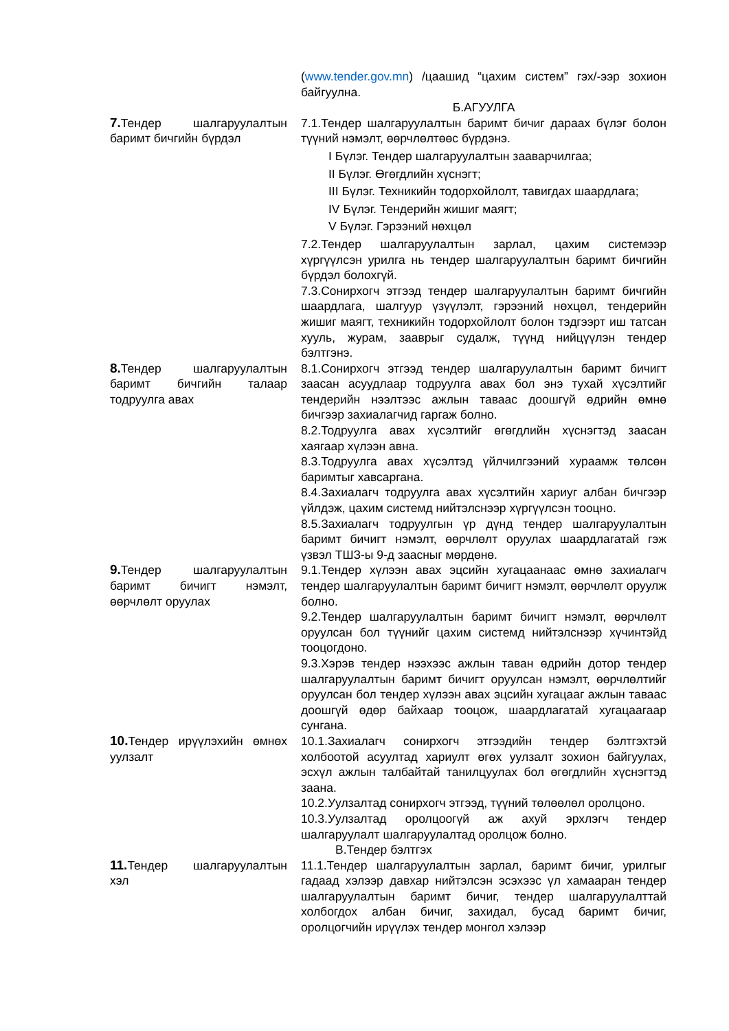(www.tender.gov.mn) /цаашид “цахим систем” гэх/-ээр зохион байгуулна.
Б.АГУУЛГА
7. Тендер шалгаруулалтын баримт бичгийн бүрдэл
7.1.Тендер шалгаруулалтын баримт бичиг дараах бүлэг болон түүний нэмэлт, өөрчлөлтөөс бүрдэнэ.
I Бүлэг. Тендер шалгаруулалтын зааварчилгаа;
II Бүлэг. Өгөгдлийн хүснэгт;
III Бүлэг. Техникийн тодорхойлолт, тавигдах шаардлага;
IV Бүлэг. Тендерийн жишиг маягт;
V Бүлэг. Гэрээний нөхцөл
7.2.Тендер шалгаруулалтын зарлал, цахим системээр хүргүүлсэн урилга нь тендер шалгаруулалтын баримт бичгийн бүрдэл болохгүй.
7.3.Сонирхогч этгээд тендер шалгаруулалтын баримт бичгийн шаардлага, шалгуур үзүүлэлт, гэрээний нөхцөл, тендерийн жишиг маягт, техникийн тодорхойлолт болон тэдгээрт иш татсан хууль, журам, зааврыг судалж, түүнд нийцүүлэн тендер бэлтгэнэ.
8. Тендер шалгаруулалтын баримт бичгийн талаар тодруулга авах
8.1.Сонирхогч этгээд тендер шалгаруулалтын баримт бичигт заасан асуудлаар тодруулга авах бол энэ тухай хүсэлтийг тендерийн нээлтээс ажлын тавааc доошгүй өдрийн өмнө бичгээр захиалагчид гаргаж болно.
8.2.Тодруулга авах хүсэлтийг өгөгдлийн хүснэгтэд заасан хаягаар хүлээн авна.
8.3.Тодруулга авах хүсэлтэд үйлчилгээний хураамж төлсөн баримтыг хавсаргана.
8.4.Захиалагч тодруулга авах хүсэлтийн хариуг албан бичгээр үйлдэж, цахим системд нийтэлснээр хүргүүлсэн тооцно.
8.5.Захиалагч тодруулгын үр дүнд тендер шалгаруулалтын баримт бичигт нэмэлт, өөрчлөлт оруулах шаардлагатай гэж үзвэл ТШЗ-ы 9-д заасныг мөрдөнө.
9. Тендер шалгаруулалтын баримт бичигт нэмэлт, өөрчлөлт оруулах
9.1.Тендер хүлээн авах эцсийн хугацаанаас өмнө захиалагч тендер шалгаруулалтын баримт бичигт нэмэлт, өөрчлөлт оруулж болно.
9.2.Тендер шалгаруулалтын баримт бичигт нэмэлт, өөрчлөлт оруулсан бол түүнийг цахим системд нийтэлснээр хүчинтэйд тооцогдоно.
9.3.Хэрэв тендер нээхээс ажлын таван өдрийн дотор тендер шалгаруулалтын баримт бичигт оруулсан нэмэлт, өөрчлөлтийг оруулсан бол тендер хүлээн авах эцсийн хугацааг ажлын тавааc доошгүй өдөр байхаар тооцож, шаардлагатай хугацаагаар сунгана.
10. Тендер ирүүлэхийн өмнөх уулзалт
10.1.Захиалагч сонирхогч этгээдийн тендер бэлтгэхтэй холбоотой асуултад хариулт өгөх уулзалт зохион байгуулах, эсхүл ажлын талбайтай танилцуулах бол өгөгдлийн хүснэгтэд заана.
10.2.Уулзалтад сонирхогч этгээд, түүний төлөөлөл оролцоно.
10.3.Уулзалтад оролцоогүй аж ахуй эрхлэгч тендер шалгаруулалт шалгаруулалтад оролцож болно.
В.Тендер бэлтгэх
11. Тендер шалгаруулалтын хэл
11.1.Тендер шалгаруулалтын зарлал, баримт бичиг, урилгыг гадаад хэлээр давхар нийтэлсэн эсэхээс үл хамааран тендер шалгаруулалтын баримт бичиг, тендер шалгаруулалттай холбогдох албан бичиг, захидал, бусад баримт бичиг, оролцогчийн ирүүлэх тендер монгол хэлээр